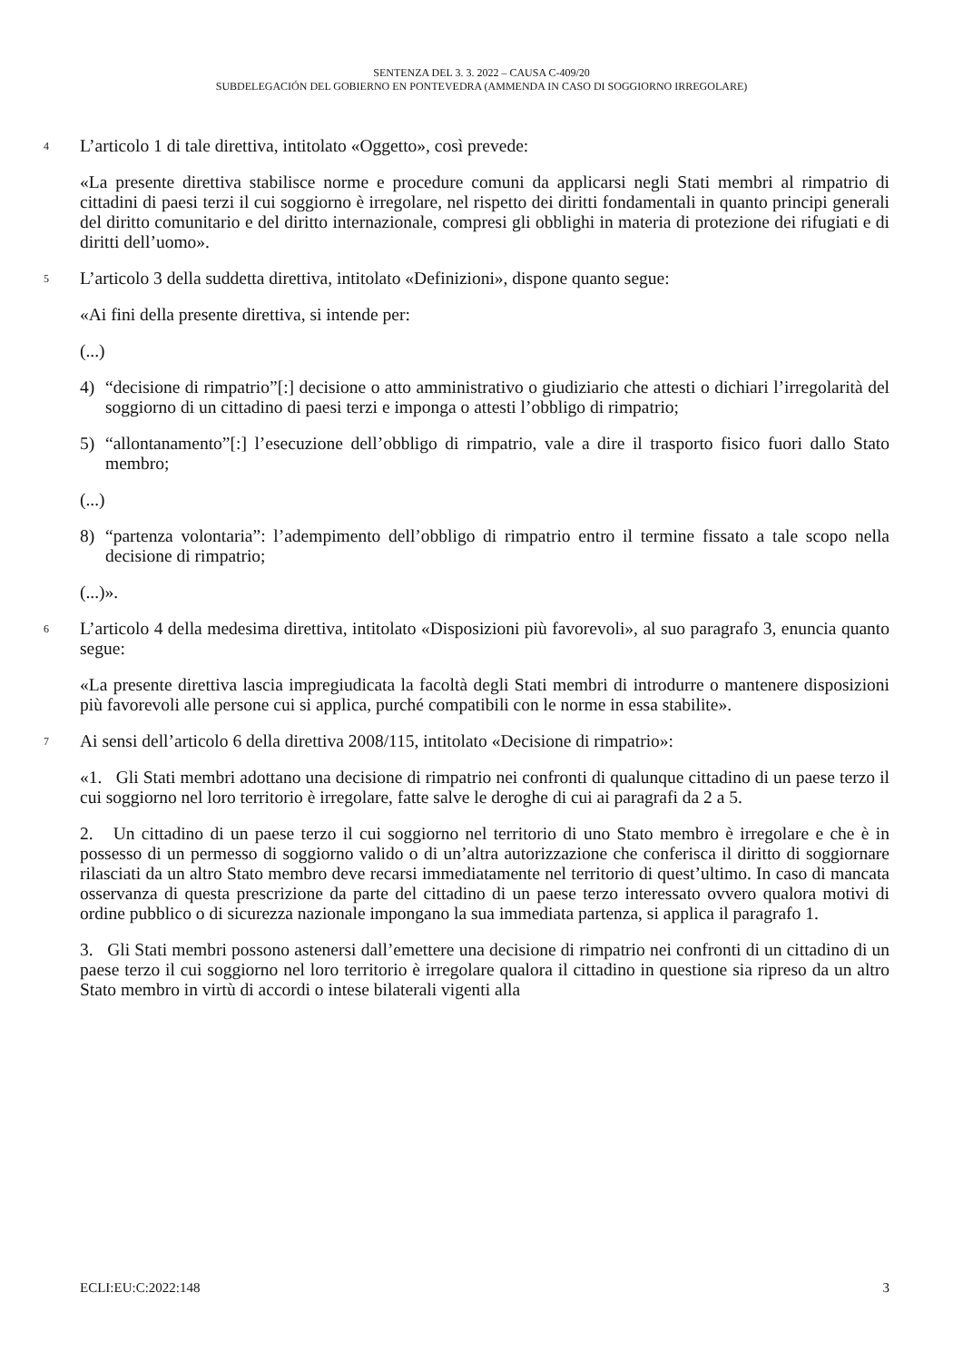SENTENZA DEL 3. 3. 2022 – CAUSA C-409/20
SUBDELEGACIÓN DEL GOBIERNO EN PONTEVEDRA (AMMENDA IN CASO DI SOGGIORNO IRREGOLARE)
4
L’articolo 1 di tale direttiva, intitolato «Oggetto», così prevede:
«La presente direttiva stabilisce norme e procedure comuni da applicarsi negli Stati membri al rimpatrio di cittadini di paesi terzi il cui soggiorno è irregolare, nel rispetto dei diritti fondamentali in quanto principi generali del diritto comunitario e del diritto internazionale, compresi gli obblighi in materia di protezione dei rifugiati e di diritti dell’uomo».
5
L’articolo 3 della suddetta direttiva, intitolato «Definizioni», dispone quanto segue:
«Ai fini della presente direttiva, si intende per:
(...)
4) “decisione di rimpatrio”[:] decisione o atto amministrativo o giudiziario che attesti o dichiari l’irregolarità del soggiorno di un cittadino di paesi terzi e imponga o attesti l’obbligo di rimpatrio;
5) “allontanamento”[:] l’esecuzione dell’obbligo di rimpatrio, vale a dire il trasporto fisico fuori dallo Stato membro;
(...)
8) “partenza volontaria”: l’adempimento dell’obbligo di rimpatrio entro il termine fissato a tale scopo nella decisione di rimpatrio;
(...)».
6
L’articolo 4 della medesima direttiva, intitolato «Disposizioni più favorevoli», al suo paragrafo 3, enuncia quanto segue:
«La presente direttiva lascia impregiudicata la facoltà degli Stati membri di introdurre o mantenere disposizioni più favorevoli alle persone cui si applica, purché compatibili con le norme in essa stabilite».
7
Ai sensi dell’articolo 6 della direttiva 2008/115, intitolato «Decisione di rimpatrio»:
«1. Gli Stati membri adottano una decisione di rimpatrio nei confronti di qualunque cittadino di un paese terzo il cui soggiorno nel loro territorio è irregolare, fatte salve le deroghe di cui ai paragrafi da 2 a 5.
2. Un cittadino di un paese terzo il cui soggiorno nel territorio di uno Stato membro è irregolare e che è in possesso di un permesso di soggiorno valido o di un’altra autorizzazione che conferisca il diritto di soggiornare rilasciati da un altro Stato membro deve recarsi immediatamente nel territorio di quest’ultimo. In caso di mancata osservanza di questa prescrizione da parte del cittadino di un paese terzo interessato ovvero qualora motivi di ordine pubblico o di sicurezza nazionale impongano la sua immediata partenza, si applica il paragrafo 1.
3. Gli Stati membri possono astenersi dall’emettere una decisione di rimpatrio nei confronti di un cittadino di un paese terzo il cui soggiorno nel loro territorio è irregolare qualora il cittadino in questione sia ripreso da un altro Stato membro in virtù di accordi o intese bilaterali vigenti alla
ECLI:EU:C:2022:148 3